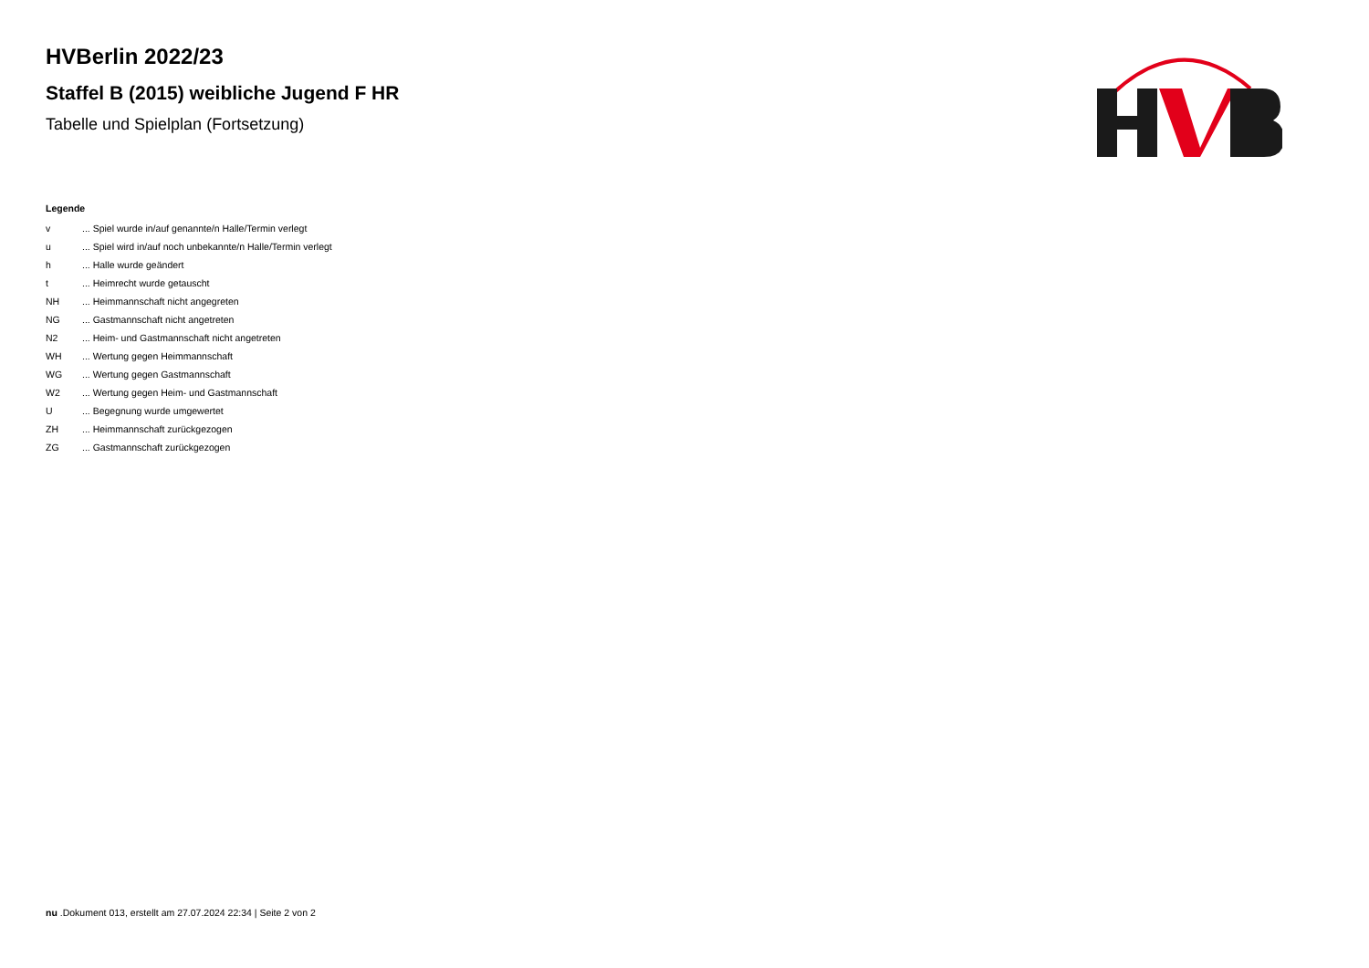HVBerlin 2022/23
Staffel B (2015) weibliche Jugend F HR
Tabelle und Spielplan (Fortsetzung)
Legende
| v | ... Spiel wurde in/auf genannte/n Halle/Termin verlegt |
| u | ... Spiel wird in/auf noch unbekannte/n Halle/Termin verlegt |
| h | ... Halle wurde geändert |
| t | ... Heimrecht wurde getauscht |
| NH | ... Heimmannschaft nicht angegreten |
| NG | ... Gastmannschaft nicht angetreten |
| N2 | ... Heim- und Gastmannschaft nicht angetreten |
| WH | ... Wertung gegen Heimmannschaft |
| WG | ... Wertung gegen Gastmannschaft |
| W2 | ... Wertung gegen Heim- und Gastmannschaft |
| U | ... Begegnung wurde umgewertet |
| ZH | ... Heimmannschaft zurückgezogen |
| ZG | ... Gastmannschaft zurückgezogen |
nu .Dokument 013, erstellt am 27.07.2024 22:34 | Seite 2 von 2